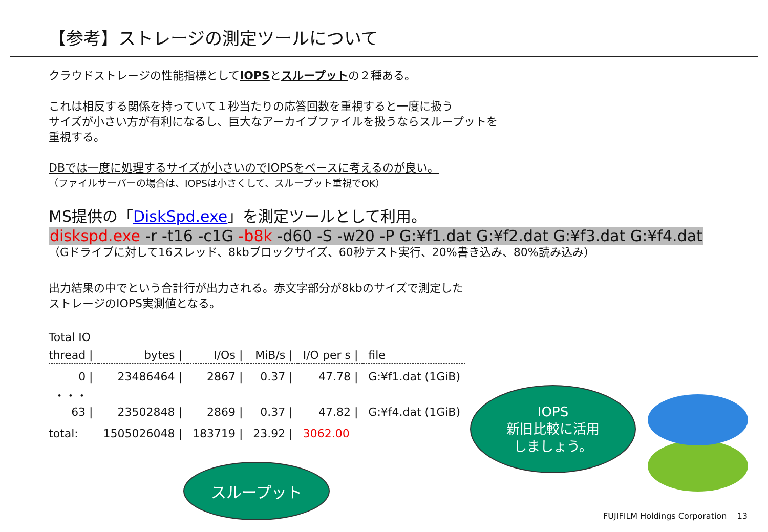【参考】ストレージの測定ツールについて
クラウドストレージの性能指標としてIOPSとスループットの２種ある。
これは相反する関係を持っていて１秒当たりの応答回数を重視すると一度に扱う
サイズが小さい方が有利になるし、巨大なアーカイブファイルを扱うならスループットを
重視する。
DBでは一度に処理するサイズが小さいのでIOPSをベースに考えるのが良い。
（ファイルサーバーの場合は、IOPSは小さくして、スループット重視でOK）
MS提供の「DiskSpd.exe」を測定ツールとして利用。
diskspd.exe -r -t16 -c1G -b8k -d60 -S -w20 -P G:¥f1.dat G:¥f2.dat G:¥f3.dat G:¥f4.dat
（Gドライブに対して16スレッド、8kbブロックサイズ、60秒テスト実行、20%書き込み、80%読み込み）
出力結果の中でという合計行が出力される。赤文字部分が8kbのサイズで測定した
ストレージのIOPS実測値となる。
Total IO
| thread / | bytes / | I/Os / | MiB/s / | I/O per s / | file |
| --- | --- | --- | --- | --- | --- |
| 0 / | 23486464 / | 2867 / | 0.37 / | 47.78 / | G:¥f1.dat (1GiB) |
| ・・・ | | | | | |
| 63 / | 23502848 / | 2869 / | 0.37 / | 47.82 / | G:¥f4.dat (1GiB) |
| total: | 1505026048 / | 183719 / | 23.92 / | 3062.00 | |
スループット
IOPS
新旧比較に活用
しましょう。
FUJIFILM Holdings Corporation 13